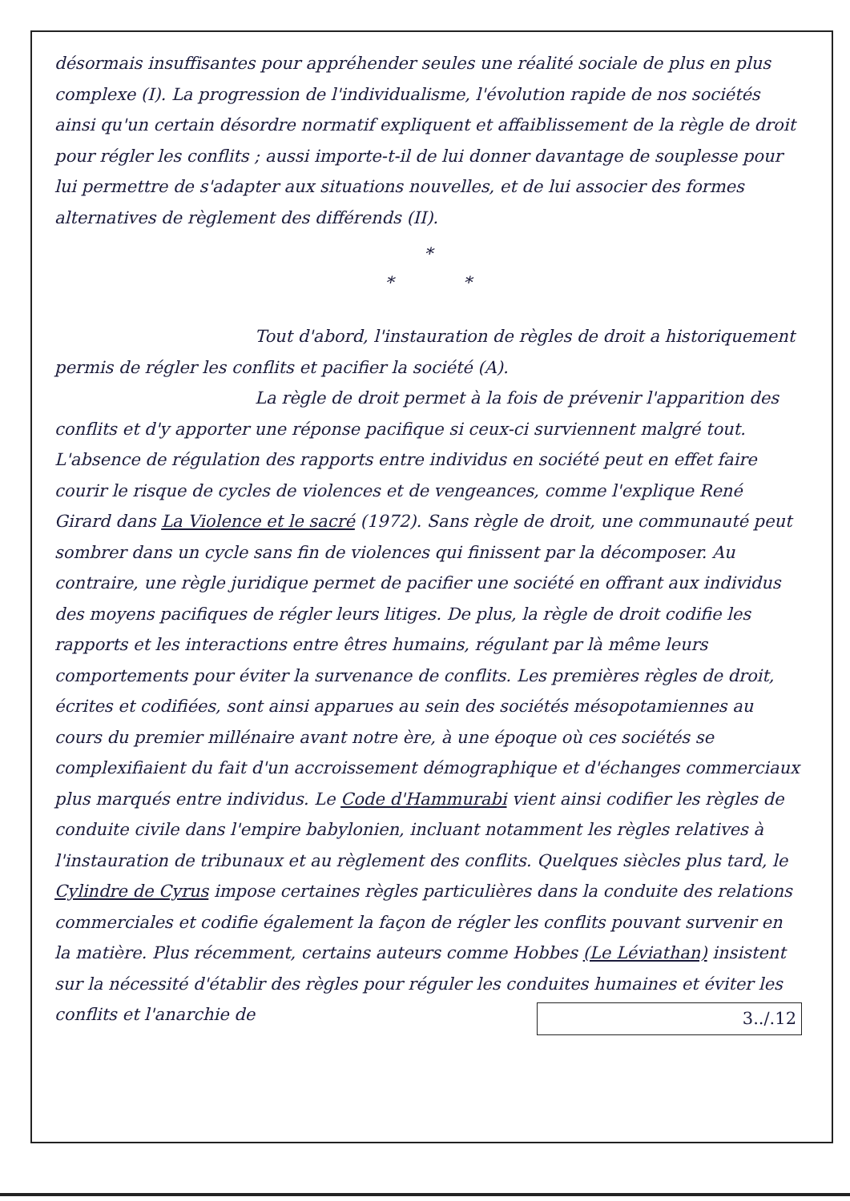désormais insuffisantes pour appréhender seules une réalité sociale de plus en plus complexe (I). La progression de l'individualisme, l'évolution rapide de nos sociétés ainsi qu'un certain désordre normatif expliquent et affaiblissement de la règle de droit pour régler les conflits ; aussi importe-t-il de lui donner davantage de souplesse pour lui permettre de s'adapter aux situations nouvelles, et de lui associer des formes alternatives de règlement des différends (II).
*
* *
Tout d'abord, l'instauration de règles de droit a historiquement permis de régler les conflits et pacifier la société (A).
La règle de droit permet à la fois de prévenir l'apparition des conflits et d'y apporter une réponse pacifique si ceux-ci surviennent malgré tout. L'absence de régulation des rapports entre individus en société peut en effet faire courir le risque de cycles de violences et de vengeances, comme l'explique René Girard dans La Violence et le sacré (1972). Sans règle de droit, une communauté peut sombrer dans un cycle sans fin de violences qui finissent par la décomposer. Au contraire, une règle juridique permet de pacifier une société en offrant aux individus des moyens pacifiques de régler leurs litiges. De plus, la règle de droit codifie les rapports et les interactions entre êtres humains, régulant par là même leurs comportements pour éviter la survenance de conflits. Les premières règles de droit, écrites et codifiées, sont ainsi apparues au sein des sociétés mésopotamiennes au cours du premier millénaire avant notre ère, à une époque où ces sociétés se complexifiaient du fait d'un accroissement démographique et d'échanges commerciaux plus marqués entre individus. Le Code d'Hammurabi vient ainsi codifier les règles de conduite civile dans l'empire babylonien, incluant notamment les règles relatives à l'instauration de tribunaux et au règlement des conflits. Quelques siècles plus tard, le Cylindre de Cyrus impose certaines règles particulières dans la conduite des relations commerciales et codifie également la façon de régler les conflits pouvant survenir en la matière. Plus récemment, certains auteurs comme Hobbes (Le Léviathan) insistent sur la nécessité d'établir des règles pour réguler les conduites humaines et éviter les conflits et l'anarchie de 3../.12